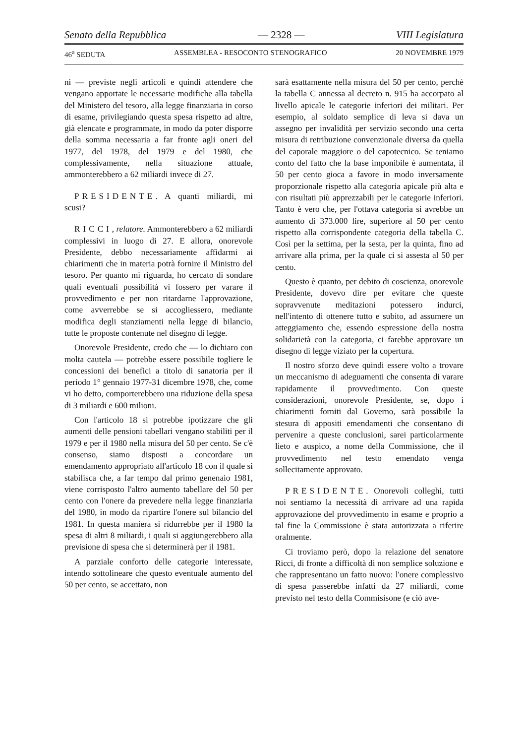Senato della Repubblica — 2328 — VIII Legislatura
46<sup>a</sup> SEDUTA ASSEMBLEA - RESOCONTO STENOGRAFICO 20 NOVEMBRE 1979
ni — previste negli articoli e quindi attendere che vengano apportate le necessarie modifiche alla tabella del Ministero del tesoro, alla legge finanziaria in corso di esame, privilegiando questa spesa rispetto ad altre, già elencate e programmate, in modo da poter disporre della somma necessaria a far fronte agli oneri del 1977, del 1978, del 1979 e del 1980, che complessivamente, nella situazione attuale, ammonterebbero a 62 miliardi invece di 27.
PRESIDENTE. A quanti miliardi, mi scusi?
RICCI, relatore. Ammonterebbero a 62 miliardi complessivi in luogo di 27. E allora, onorevole Presidente, debbo necessariamente affidarmi ai chiarimenti che in materia potrà fornire il Ministro del tesoro. Per quanto mi riguarda, ho cercato di sondare quali eventuali possibilità vi fossero per varare il provvedimento e per non ritardarne l'approvazione, come avverrebbe se si accogliessero, mediante modifica degli stanziamenti nella legge di bilancio, tutte le proposte contenute nel disegno di legge.
Onorevole Presidente, credo che — lo dichiaro con molta cautela — potrebbe essere possibile togliere le concessioni dei benefici a titolo di sanatoria per il periodo 1° gennaio 1977-31 dicembre 1978, che, come vi ho detto, comporterebbero una riduzione della spesa di 3 miliardi e 600 milioni.
Con l'articolo 18 si potrebbe ipotizzare che gli aumenti delle pensioni tabellari vengano stabiliti per il 1979 e per il 1980 nella misura del 50 per cento. Se c'è consenso, siamo disposti a concordare un emendamento appropriato all'articolo 18 con il quale si stabilisca che, a far tempo dal primo genenaio 1981, viene corrisposto l'altro aumento tabellare del 50 per cento con l'onere da prevedere nella legge finanziaria del 1980, in modo da ripartire l'onere sul bilancio del 1981. In questa maniera si ridurrebbe per il 1980 la spesa di altri 8 miliardi, i quali si aggiungerebbero alla previsione di spesa che si determinerà per il 1981.
A parziale conforto delle categorie interessate, intendo sottolineare che questo eventuale aumento del 50 per cento, se accettato, non
sarà esattamente nella misura del 50 per cento, perchè la tabella C annessa al decreto n. 915 ha accorpato al livello apicale le categorie inferiori dei militari. Per esempio, al soldato semplice di leva si dava un assegno per invalidità per servizio secondo una certa misura di retribuzione convenzionale diversa da quella del caporale maggiore o del capotecnico. Se teniamo conto del fatto che la base imponibile è aumentata, il 50 per cento gioca a favore in modo inversamente proporzionale rispetto alla categoria apicale più alta e con risultati più apprezzabili per le categorie inferiori. Tanto è vero che, per l'ottava categoria si avrebbe un aumento di 373.000 lire, superiore al 50 per cento rispetto alla corrispondente categoria della tabella C. Così per la settima, per la sesta, per la quinta, fino ad arrivare alla prima, per la quale ci si assesta al 50 per cento.
Questo è quanto, per debito di coscienza, onorevole Presidente, dovevo dire per evitare che queste sopravvenute meditazioni potessero indurci, nell'intento di ottenere tutto e subito, ad assumere un atteggiamento che, essendo espressione della nostra solidarietà con la categoria, ci farebbe approvare un disegno di legge viziato per la copertura.
Il nostro sforzo deve quindi essere volto a trovare un meccanismo di adeguamenti che consenta di varare rapidamente il provvedimento. Con queste considerazioni, onorevole Presidente, se, dopo i chiarimenti forniti dal Governo, sarà possibile la stesura di appositi emendamenti che consentano di pervenire a queste conclusioni, sarei particolarmente lieto e auspico, a nome della Commissione, che il provvedimento nel testo emendato venga sollecitamente approvato.
PRESIDENTE. Onorevoli colleghi, tutti noi sentiamo la necessità di arrivare ad una rapida approvazione del provvedimento in esame e proprio a tal fine la Commissione è stata autorizzata a riferire oralmente.
Ci troviamo però, dopo la relazione del senatore Ricci, di fronte a difficoltà di non semplice soluzione e che rappresentano un fatto nuovo: l'onere complessivo di spesa passerebbe infatti da 27 miliardi, come previsto nel testo della Commisisone (e ciò ave-